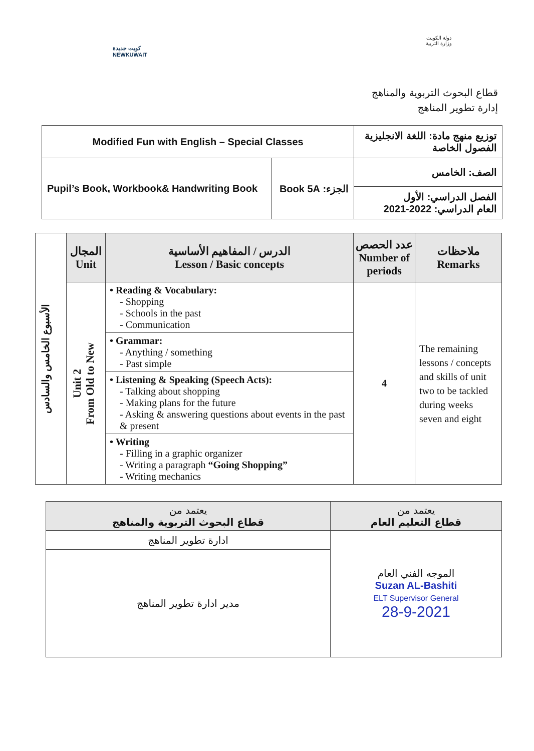كويت جديدة
NEWKUWAIT
دولة الكويت
وزارة التربية
قطاع البحوث التربوية والمناهج
إدارة تطوير المناهج
| Modified Fun with English – Special Classes | | توزيع منهج مادة: اللغة الانجليزية الفصول الخاصة |
| Pupil’s Book, Workbook& Handwriting Book | الجزء: Book 5A | الصف: الخامس |
| | | الفصل الدراسي: الأول العام الدراسي: 2022-2021 |
| الأسبوع الخامس والسادس | المجال Unit | الدرس / المفاهيم الأساسية Lesson / Basic concepts | عدد الحصص Number of periods | ملاحظات Remarks |
| | Unit 2 From Old to New | • Reading & Vocabulary: - Shopping - Schools in the past - Communication | 4 | The remaining lessons / concepts and skills of unit two to be tackled during weeks seven and eight |
| | | • Grammar: - Anything / something - Past simple | | |
| | | • Listening & Speaking (Speech Acts): - Talking about shopping - Making plans for the future - Asking & answering questions about events in the past & present | | |
| | | • Writing - Filling in a graphic organizer - Writing a paragraph “Going Shopping” - Writing mechanics | | |
| يعتمد من قطاع التعليم العام | يعتمد من قطاع البحوث التربوية والمناهج |
| --- | --- |
| الموجه الفني العام Suzan AL-Bashiti ELT Supervisor General 28-9-2021 | ادارة تطوير المناهج |
| | مدير ادارة تطوير المناهج |